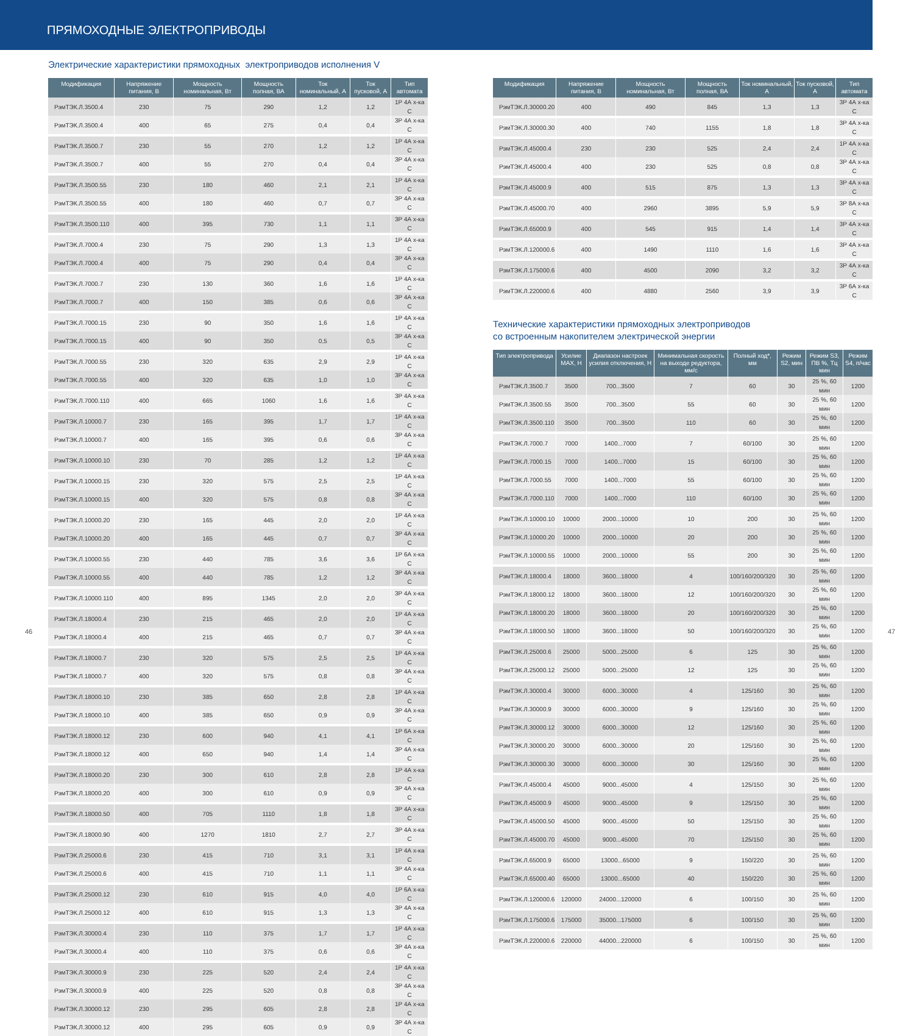ПРЯМОХОДНЫЕ ЭЛЕКТРОПРИВОДЫ
Электрические характеристики прямоходных электроприводов исполнения V
| Модификация | Напряжение питания, В | Мощность номинальная, Вт | Мощность полная, ВА | Ток номинальный, А | Ток пусковой, А | Тип автомата |
| --- | --- | --- | --- | --- | --- | --- |
| РэмТЭК.Л.3500.4 | 230 | 75 | 290 | 1,2 | 1,2 | 1Р 4А х-ка С |
| РэмТЭК.Л.3500.4 | 400 | 65 | 275 | 0,4 | 0,4 | 3Р 4А х-ка С |
| РэмТЭК.Л.3500.7 | 230 | 55 | 270 | 1,2 | 1,2 | 1Р 4А х-ка С |
| РэмТЭК.Л.3500.7 | 400 | 55 | 270 | 0,4 | 0,4 | 3Р 4А х-ка С |
| РэмТЭК.Л.3500.55 | 230 | 180 | 460 | 2,1 | 2,1 | 1Р 4А х-ка С |
| РэмТЭК.Л.3500.55 | 400 | 180 | 460 | 0,7 | 0,7 | 3Р 4А х-ка С |
| РэмТЭК.Л.3500.110 | 400 | 395 | 730 | 1,1 | 1,1 | 3Р 4А х-ка С |
| РэмТЭК.Л.7000.4 | 230 | 75 | 290 | 1,3 | 1,3 | 1Р 4А х-ка С |
| РэмТЭК.Л.7000.4 | 400 | 75 | 290 | 0,4 | 0,4 | 3Р 4А х-ка С |
| РэмТЭК.Л.7000.7 | 230 | 130 | 360 | 1,6 | 1,6 | 1Р 4А х-ка С |
| РэмТЭК.Л.7000.7 | 400 | 150 | 385 | 0,6 | 0,6 | 3Р 4А х-ка С |
| РэмТЭК.Л.7000.15 | 230 | 90 | 350 | 1,6 | 1,6 | 1Р 4А х-ка С |
| РэмТЭК.Л.7000.15 | 400 | 90 | 350 | 0,5 | 0,5 | 3Р 4А х-ка С |
| РэмТЭК.Л.7000.55 | 230 | 320 | 635 | 2,9 | 2,9 | 1Р 4А х-ка С |
| РэмТЭК.Л.7000.55 | 400 | 320 | 635 | 1,0 | 1,0 | 3Р 4А х-ка С |
| РэмТЭК.Л.7000.110 | 400 | 665 | 1060 | 1,6 | 1,6 | 3Р 4А х-ка С |
| РэмТЭК.Л.10000.7 | 230 | 165 | 395 | 1,7 | 1,7 | 1Р 4А х-ка С |
| РэмТЭК.Л.10000.7 | 400 | 165 | 395 | 0,6 | 0,6 | 3Р 4А х-ка С |
| РэмТЭК.Л.10000.10 | 230 | 70 | 285 | 1,2 | 1,2 | 1Р 4А х-ка С |
| РэмТЭК.Л.10000.15 | 230 | 320 | 575 | 2,5 | 2,5 | 1Р 4А х-ка С |
| РэмТЭК.Л.10000.15 | 400 | 320 | 575 | 0,8 | 0,8 | 3Р 4А х-ка С |
| РэмТЭК.Л.10000.20 | 230 | 165 | 445 | 2,0 | 2,0 | 1Р 4А х-ка С |
| РэмТЭК.Л.10000.20 | 400 | 165 | 445 | 0,7 | 0,7 | 3Р 4А х-ка С |
| РэмТЭК.Л.10000.55 | 230 | 440 | 785 | 3,6 | 3,6 | 1Р 6А х-ка С |
| РэмТЭК.Л.10000.55 | 400 | 440 | 785 | 1,2 | 1,2 | 3Р 4А х-ка С |
| РэмТЭК.Л.10000.110 | 400 | 895 | 1345 | 2,0 | 2,0 | 3Р 4А х-ка С |
| РэмТЭК.Л.18000.4 | 230 | 215 | 465 | 2,0 | 2,0 | 1Р 4А х-ка С |
| РэмТЭК.Л.18000.4 | 400 | 215 | 465 | 0,7 | 0,7 | 3Р 4А х-ка С |
| РэмТЭК.Л.18000.7 | 230 | 320 | 575 | 2,5 | 2,5 | 1Р 4А х-ка С |
| РэмТЭК.Л.18000.7 | 400 | 320 | 575 | 0,8 | 0,8 | 3Р 4А х-ка С |
| РэмТЭК.Л.18000.10 | 230 | 385 | 650 | 2,8 | 2,8 | 1Р 4А х-ка С |
| РэмТЭК.Л.18000.10 | 400 | 385 | 650 | 0,9 | 0,9 | 3Р 4А х-ка С |
| РэмТЭК.Л.18000.12 | 230 | 600 | 940 | 4,1 | 4,1 | 1Р 6А х-ка С |
| РэмТЭК.Л.18000.12 | 400 | 650 | 940 | 1,4 | 1,4 | 3Р 4А х-ка С |
| РэмТЭК.Л.18000.20 | 230 | 300 | 610 | 2,8 | 2,8 | 1Р 4А х-ка С |
| РэмТЭК.Л.18000.20 | 400 | 300 | 610 | 0,9 | 0,9 | 3Р 4А х-ка С |
| РэмТЭК.Л.18000.50 | 400 | 705 | 1110 | 1,8 | 1,8 | 3Р 4А х-ка С |
| РэмТЭК.Л.18000.90 | 400 | 1270 | 1810 | 2,7 | 2,7 | 3Р 4А х-ка С |
| РэмТЭК.Л.25000.6 | 230 | 415 | 710 | 3,1 | 3,1 | 1Р 4А х-ка С |
| РэмТЭК.Л.25000.6 | 400 | 415 | 710 | 1,1 | 1,1 | 3Р 4А х-ка С |
| РэмТЭК.Л.25000.12 | 230 | 610 | 915 | 4,0 | 4,0 | 1Р 6А х-ка С |
| РэмТЭК.Л.25000.12 | 400 | 610 | 915 | 1,3 | 1,3 | 3Р 4А х-ка С |
| РэмТЭК.Л.30000.4 | 230 | 110 | 375 | 1,7 | 1,7 | 1Р 4А х-ка С |
| РэмТЭК.Л.30000.4 | 400 | 110 | 375 | 0,6 | 0,6 | 3Р 4А х-ка С |
| РэмТЭК.Л.30000.9 | 230 | 225 | 520 | 2,4 | 2,4 | 1Р 4А х-ка С |
| РэмТЭК.Л.30000.9 | 400 | 225 | 520 | 0,8 | 0,8 | 3Р 4А х-ка С |
| РэмТЭК.Л.30000.12 | 230 | 295 | 605 | 2,8 | 2,8 | 1Р 4А х-ка С |
| РэмТЭК.Л.30000.12 | 400 | 295 | 605 | 0,9 | 0,9 | 3Р 4А х-ка С |
| Модификация | Напряжение питания, В | Мощность номинальная, Вт | Мощность полная, ВА | Ток номинальный, А | Ток пусковой, А | Тип автомата |
| --- | --- | --- | --- | --- | --- | --- |
| РэмТЭК.Л.30000.20 | 400 | 490 | 845 | 1,3 | 1,3 | 3Р 4А х-ка С |
| РэмТЭК.Л.30000.30 | 400 | 740 | 1155 | 1,8 | 1,8 | 3Р 4А х-ка С |
| РэмТЭК.Л.45000.4 | 230 | 230 | 525 | 2,4 | 2,4 | 1Р 4А х-ка С |
| РэмТЭК.Л.45000.4 | 400 | 230 | 525 | 0,8 | 0,8 | 3Р 4А х-ка С |
| РэмТЭК.Л.45000.9 | 400 | 515 | 875 | 1,3 | 1,3 | 3Р 4А х-ка С |
| РэмТЭК.Л.45000.70 | 400 | 2960 | 3895 | 5,9 | 5,9 | 3Р 8А х-ка С |
| РэмТЭК.Л.65000.9 | 400 | 545 | 915 | 1,4 | 1,4 | 3Р 4А х-ка С |
| РэмТЭК.Л.120000.6 | 400 | 1490 | 1110 | 1,6 | 1,6 | 3Р 4А х-ка С |
| РэмТЭК.Л.175000.6 | 400 | 4500 | 2090 | 3,2 | 3,2 | 3Р 4А х-ка С |
| РэмТЭК.Л.220000.6 | 400 | 4880 | 2560 | 3,9 | 3,9 | 3Р 6А х-ка С |
Технические характеристики прямоходных электроприводов
со встроенным накопителем электрической энергии
| Тип электропривода | Усилие MAX, Н | Диапазон настроек усилия отключения, Н | Минимальная скорость на выходе редуктора, мм/с | Полный ход*, мм | Режим S2, мин | Режим S3, ПВ %, Тц мин | Режим S4, п/час |
| --- | --- | --- | --- | --- | --- | --- | --- |
| РэмТЭК.Л.3500.7 | 3500 | 700...3500 | 7 | 60 | 30 | 25 %, 60 мин | 1200 |
| РэмТЭК.Л.3500.55 | 3500 | 700...3500 | 55 | 60 | 30 | 25 %, 60 мин | 1200 |
| РэмТЭК.Л.3500.110 | 3500 | 700...3500 | 110 | 60 | 30 | 25 %, 60 мин | 1200 |
| РэмТЭК.Л.7000.7 | 7000 | 1400...7000 | 7 | 60/100 | 30 | 25 %, 60 мин | 1200 |
| РэмТЭК.Л.7000.15 | 7000 | 1400...7000 | 15 | 60/100 | 30 | 25 %, 60 мин | 1200 |
| РэмТЭК.Л.7000.55 | 7000 | 1400...7000 | 55 | 60/100 | 30 | 25 %, 60 мин | 1200 |
| РэмТЭК.Л.7000.110 | 7000 | 1400...7000 | 110 | 60/100 | 30 | 25 %, 60 мин | 1200 |
| РэмТЭК.Л.10000.10 | 10000 | 2000...10000 | 10 | 200 | 30 | 25 %, 60 мин | 1200 |
| РэмТЭК.Л.10000.20 | 10000 | 2000...10000 | 20 | 200 | 30 | 25 %, 60 мин | 1200 |
| РэмТЭК.Л.10000.55 | 10000 | 2000...10000 | 55 | 200 | 30 | 25 %, 60 мин | 1200 |
| РэмТЭК.Л.18000.4 | 18000 | 3600...18000 | 4 | 100/160/200/320 | 30 | 25 %, 60 мин | 1200 |
| РэмТЭК.Л.18000.12 | 18000 | 3600...18000 | 12 | 100/160/200/320 | 30 | 25 %, 60 мин | 1200 |
| РэмТЭК.Л.18000.20 | 18000 | 3600...18000 | 20 | 100/160/200/320 | 30 | 25 %, 60 мин | 1200 |
| РэмТЭК.Л.18000.50 | 18000 | 3600...18000 | 50 | 100/160/200/320 | 30 | 25 %, 60 мин | 1200 |
| РэмТЭК.Л.25000.6 | 25000 | 5000...25000 | 6 | 125 | 30 | 25 %, 60 мин | 1200 |
| РэмТЭК.Л.25000.12 | 25000 | 5000...25000 | 12 | 125 | 30 | 25 %, 60 мин | 1200 |
| РэмТЭК.Л.30000.4 | 30000 | 6000...30000 | 4 | 125/160 | 30 | 25 %, 60 мин | 1200 |
| РэмТЭК.Л.30000.9 | 30000 | 6000...30000 | 9 | 125/160 | 30 | 25 %, 60 мин | 1200 |
| РэмТЭК.Л.30000.12 | 30000 | 6000...30000 | 12 | 125/160 | 30 | 25 %, 60 мин | 1200 |
| РэмТЭК.Л.30000.20 | 30000 | 6000...30000 | 20 | 125/160 | 30 | 25 %, 60 мин | 1200 |
| РэмТЭК.Л.30000.30 | 30000 | 6000...30000 | 30 | 125/160 | 30 | 25 %, 60 мин | 1200 |
| РэмТЭК.Л.45000.4 | 45000 | 9000...45000 | 4 | 125/150 | 30 | 25 %, 60 мин | 1200 |
| РэмТЭК.Л.45000.9 | 45000 | 9000...45000 | 9 | 125/150 | 30 | 25 %, 60 мин | 1200 |
| РэмТЭК.Л.45000.50 | 45000 | 9000...45000 | 50 | 125/150 | 30 | 25 %, 60 мин | 1200 |
| РэмТЭК.Л.45000.70 | 45000 | 9000...45000 | 70 | 125/150 | 30 | 25 %, 60 мин | 1200 |
| РэмТЭК.Л.65000.9 | 65000 | 13000...65000 | 9 | 150/220 | 30 | 25 %, 60 мин | 1200 |
| РэмТЭК.Л.65000.40 | 65000 | 13000...65000 | 40 | 150/220 | 30 | 25 %, 60 мин | 1200 |
| РэмТЭК.Л.120000.6 | 120000 | 24000...120000 | 6 | 100/150 | 30 | 25 %, 60 мин | 1200 |
| РэмТЭК.Л.175000.6 | 175000 | 35000...175000 | 6 | 100/150 | 30 | 25 %, 60 мин | 1200 |
| РэмТЭК.Л.220000.6 | 220000 | 44000...220000 | 6 | 100/150 | 30 | 25 %, 60 мин | 1200 |
46 47